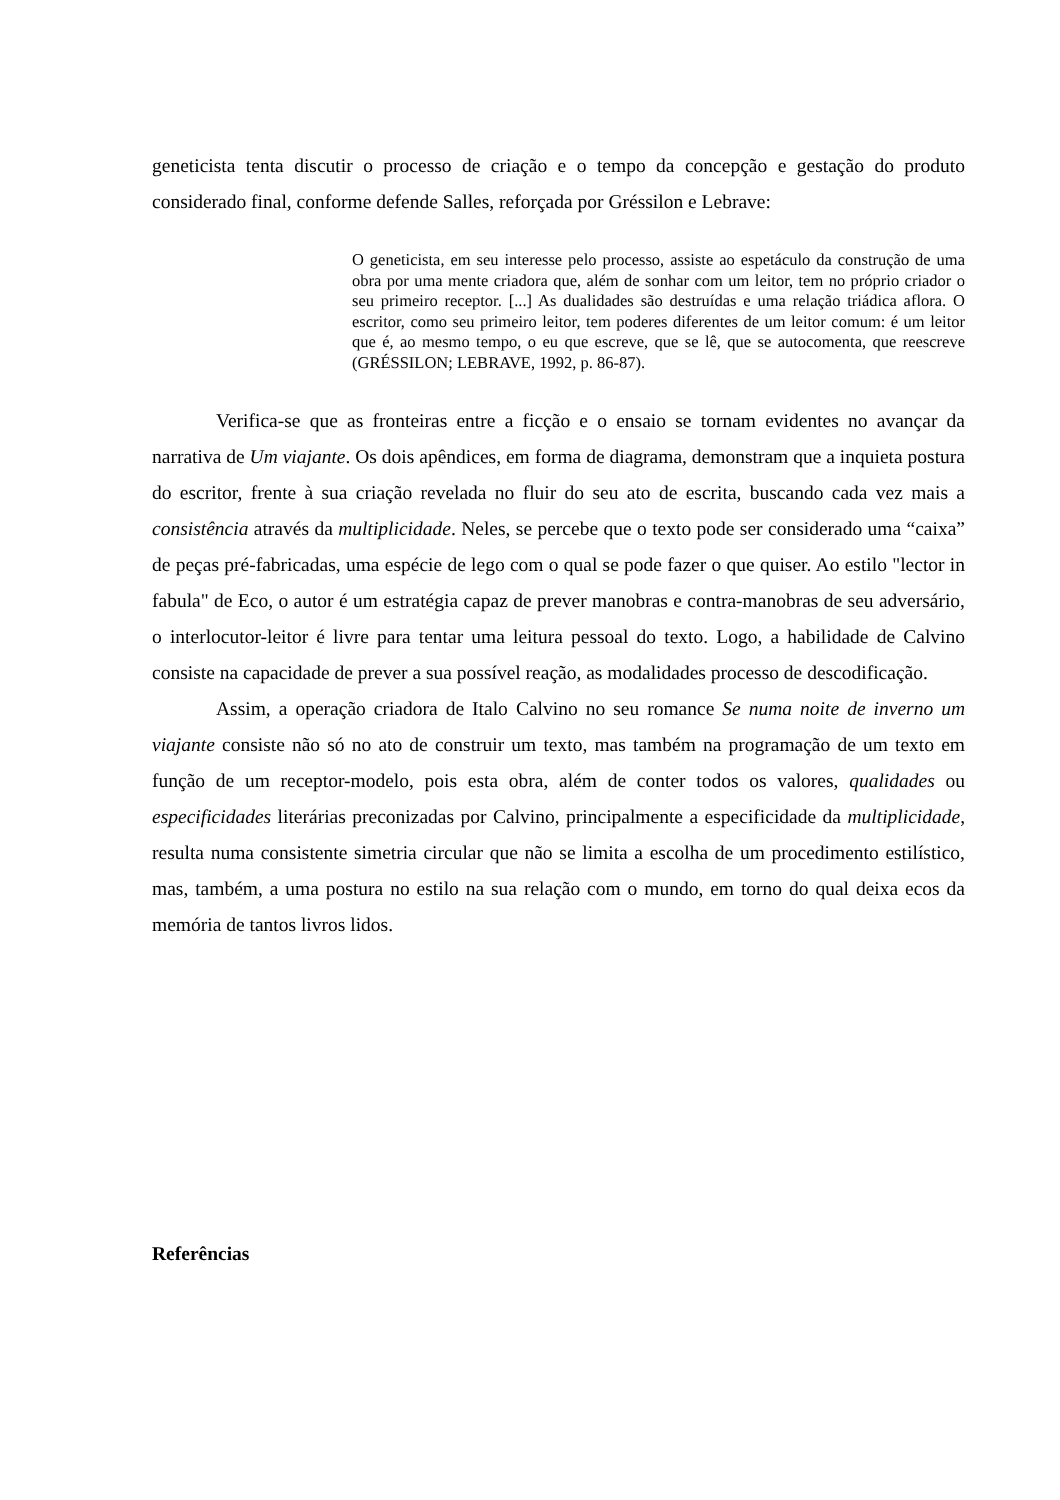geneticista tenta discutir o processo de criação e o tempo da concepção e gestação do produto considerado final, conforme defende Salles, reforçada por Gréssilon e Lebrave:
O geneticista, em seu interesse pelo processo, assiste ao espetáculo da construção de uma obra por uma mente criadora que, além de sonhar com um leitor, tem no próprio criador o seu primeiro receptor. [...] As dualidades são destruídas e uma relação triádica aflora. O escritor, como seu primeiro leitor, tem poderes diferentes de um leitor comum: é um leitor que é, ao mesmo tempo, o eu que escreve, que se lê, que se autocomenta, que reescreve (GRÉSSILON; LEBRAVE, 1992, p. 86-87).
Verifica-se que as fronteiras entre a ficção e o ensaio se tornam evidentes no avançar da narrativa de Um viajante. Os dois apêndices, em forma de diagrama, demonstram que a inquieta postura do escritor, frente à sua criação revelada no fluir do seu ato de escrita, buscando cada vez mais a consistência através da multiplicidade. Neles, se percebe que o texto pode ser considerado uma “caixa” de peças pré-fabricadas, uma espécie de lego com o qual se pode fazer o que quiser. Ao estilo "lector in fabula" de Eco, o autor é um estratégia capaz de prever manobras e contra-manobras de seu adversário, o interlocutor-leitor é livre para tentar uma leitura pessoal do texto. Logo, a habilidade de Calvino consiste na capacidade de prever a sua possível reação, as modalidades processo de descodificação.
Assim, a operação criadora de Italo Calvino no seu romance Se numa noite de inverno um viajante consiste não só no ato de construir um texto, mas também na programação de um texto em função de um receptor-modelo, pois esta obra, além de conter todos os valores, qualidades ou especificidades literárias preconizadas por Calvino, principalmente a especificidade da multiplicidade, resulta numa consistente simetria circular que não se limita a escolha de um procedimento estilístico, mas, também, a uma postura no estilo na sua relação com o mundo, em torno do qual deixa ecos da memória de tantos livros lidos.
Referências